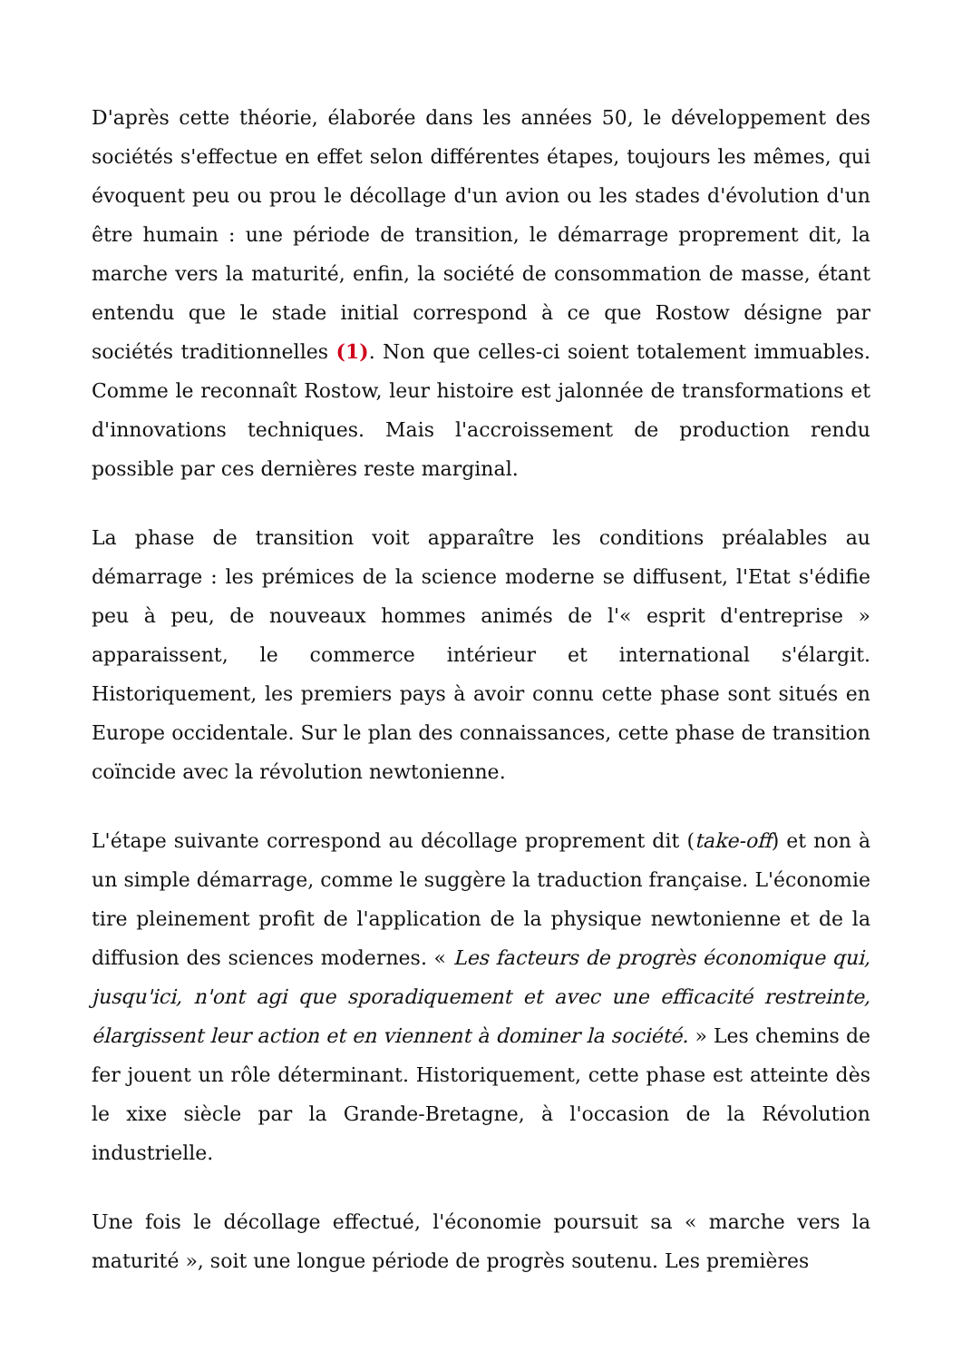D'après cette théorie, élaborée dans les années 50, le développement des sociétés s'effectue en effet selon différentes étapes, toujours les mêmes, qui évoquent peu ou prou le décollage d'un avion ou les stades d'évolution d'un être humain : une période de transition, le démarrage proprement dit, la marche vers la maturité, enfin, la société de consommation de masse, étant entendu que le stade initial correspond à ce que Rostow désigne par sociétés traditionnelles (1). Non que celles-ci soient totalement immuables. Comme le reconnaît Rostow, leur histoire est jalonnée de transformations et d'innovations techniques. Mais l'accroissement de production rendu possible par ces dernières reste marginal.
La phase de transition voit apparaître les conditions préalables au démarrage : les prémices de la science moderne se diffusent, l'Etat s'édifie peu à peu, de nouveaux hommes animés de l'« esprit d'entreprise » apparaissent, le commerce intérieur et international s'élargit. Historiquement, les premiers pays à avoir connu cette phase sont situés en Europe occidentale. Sur le plan des connaissances, cette phase de transition coïncide avec la révolution newtonienne.
L'étape suivante correspond au décollage proprement dit (take-off) et non à un simple démarrage, comme le suggère la traduction française. L'économie tire pleinement profit de l'application de la physique newtonienne et de la diffusion des sciences modernes. « Les facteurs de progrès économique qui, jusqu'ici, n'ont agi que sporadiquement et avec une efficacité restreinte, élargissent leur action et en viennent à dominer la société. » Les chemins de fer jouent un rôle déterminant. Historiquement, cette phase est atteinte dès le xixe siècle par la Grande-Bretagne, à l'occasion de la Révolution industrielle.
Une fois le décollage effectué, l'économie poursuit sa « marche vers la maturité », soit une longue période de progrès soutenu. Les premières